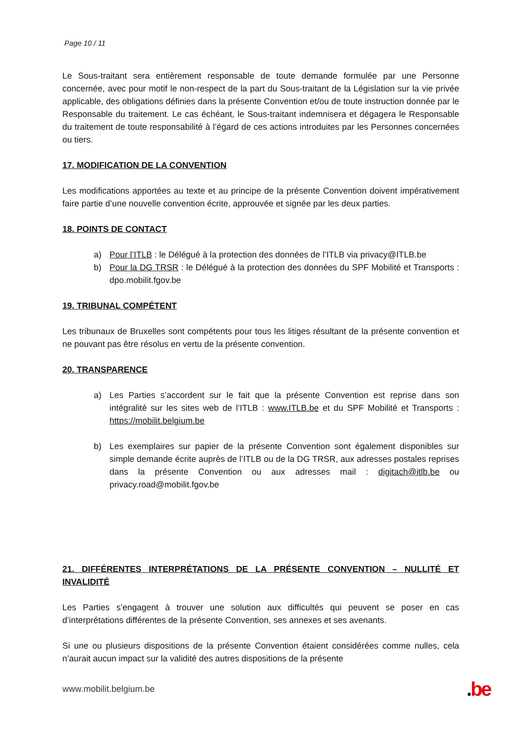Page 10 / 11
Le Sous-traitant sera entièrement responsable de toute demande formulée par une Personne concernée, avec pour motif le non-respect de la part du Sous-traitant de la Législation sur la vie privée applicable, des obligations définies dans la présente Convention et/ou de toute instruction donnée par le Responsable du traitement. Le cas échéant, le Sous-traitant indemnisera et dégagera le Responsable du traitement de toute responsabilité à l’égard de ces actions introduites par les Personnes concernées ou tiers.
17. MODIFICATION DE LA CONVENTION
Les modifications apportées au texte et au principe de la présente Convention doivent impérativement faire partie d’une nouvelle convention écrite, approuvée et signée par les deux parties.
18. POINTS DE CONTACT
a) Pour l’ITLB : le Délégué à la protection des données de l’ITLB via privacy@ITLB.be
b) Pour la DG TRSR : le Délégué à la protection des données du SPF Mobilité et Transports : dpo.mobilit.fgov.be
19. TRIBUNAL COMPÉTENT
Les tribunaux de Bruxelles sont compétents pour tous les litiges résultant de la présente convention et ne pouvant pas être résolus en vertu de la présente convention.
20. TRANSPARENCE
a) Les Parties s’accordent sur le fait que la présente Convention est reprise dans son intégralité sur les sites web de l’ITLB : www.ITLB.be et du SPF Mobilité et Transports : https://mobilit.belgium.be
b) Les exemplaires sur papier de la présente Convention sont également disponibles sur simple demande écrite auprès de l’ITLB ou de la DG TRSR, aux adresses postales reprises dans la présente Convention ou aux adresses mail : digitach@itlb.be ou privacy.road@mobilit.fgov.be
21. DIFFÉRENTES INTERPRÉTATIONS DE LA PRÉSENTE CONVENTION – NULLITÉ ET INVALIDITÉ
Les Parties s’engagent à trouver une solution aux difficultés qui peuvent se poser en cas d’interprétations différentes de la présente Convention, ses annexes et ses avenants.
Si une ou plusieurs dispositions de la présente Convention étaient considérées comme nulles, cela n’aurait aucun impact sur la validité des autres dispositions de la présente
www.mobilit.belgium.be .be